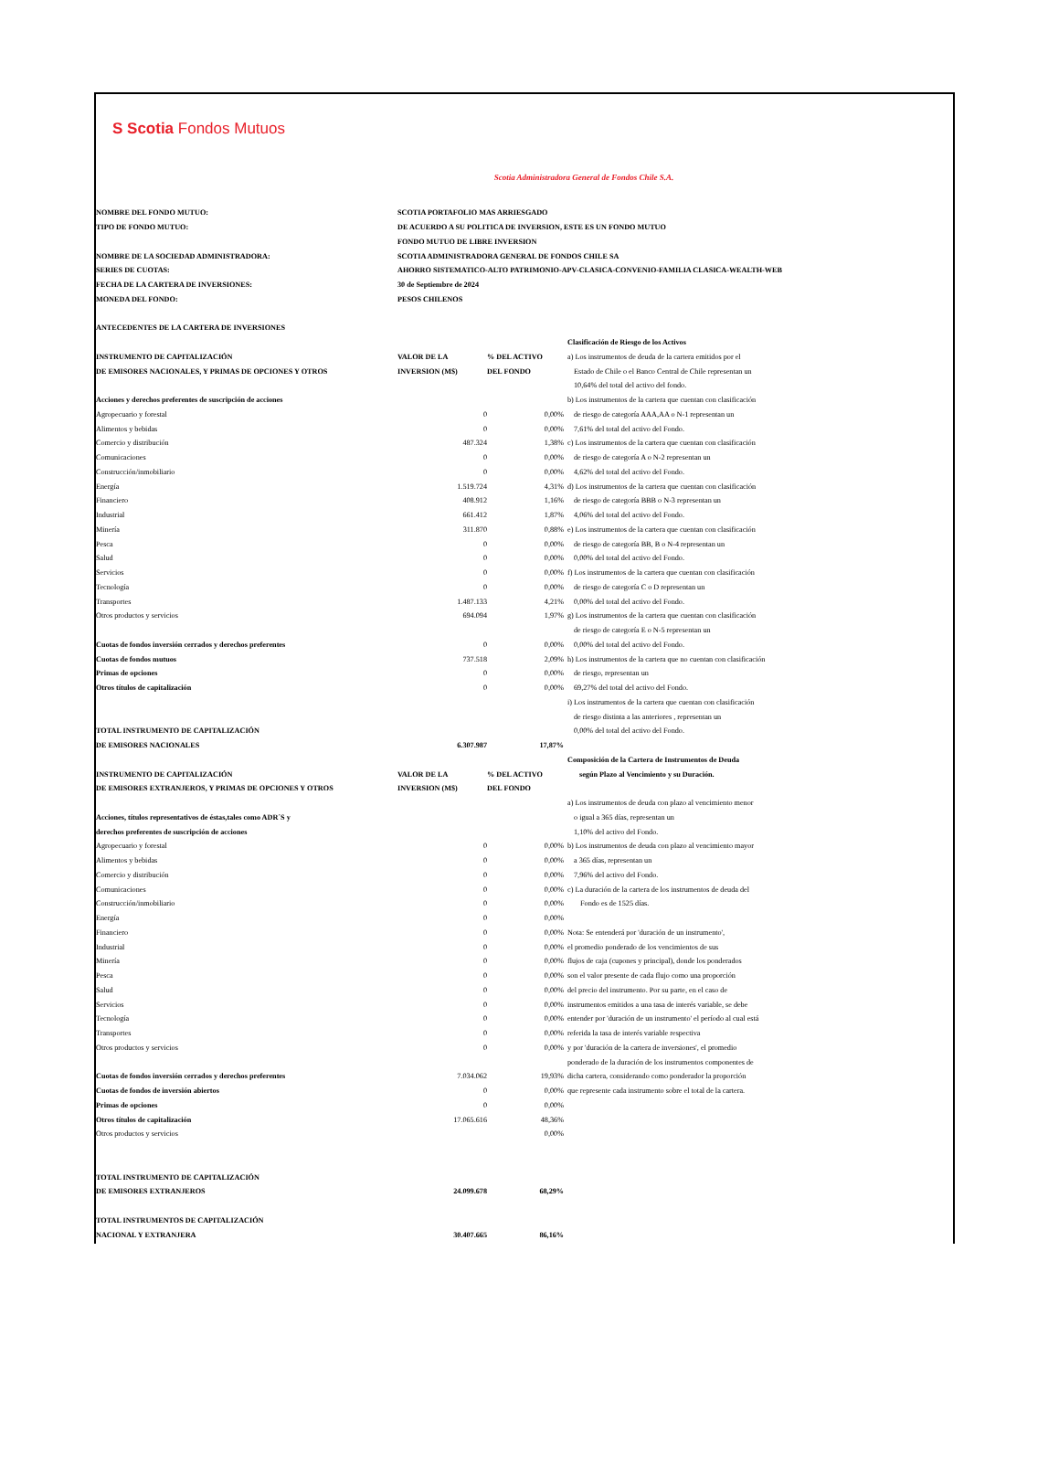S Scotia Fondos Mutuos
Scotia Administradora General de Fondos Chile S.A.
| NOMBRE DEL FONDO MUTUO: | SCOTIA PORTAFOLIO MAS ARRIESGADO | | |
| TIPO DE FONDO MUTUO: | DE ACUERDO A SU POLITICA DE INVERSION, ESTE ES UN FONDO MUTUO | | |
| | FONDO MUTUO DE LIBRE INVERSION | | |
| NOMBRE DE LA SOCIEDAD ADMINISTRADORA: | SCOTIA ADMINISTRADORA GENERAL DE FONDOS CHILE SA | | |
| SERIES DE CUOTAS: | AHORRO SISTEMATICO-ALTO PATRIMONIO-APV-CLASICA-CONVENIO-FAMILIA CLASICA-WEALTH-WEB | | |
| FECHA DE LA CARTERA DE INVERSIONES: | 30 de Septiembre de 2024 | | |
| MONEDA DEL FONDO: | PESOS CHILENOS | | |
| ANTECEDENTES DE LA CARTERA DE INVERSIONES | | | |
| | | | Clasificación de Riesgo de los Activos |
| INSTRUMENTO DE CAPITALIZACIÓN | VALOR DE LA | % DEL ACTIVO | a) Los instrumentos de deuda de la cartera emitidos por el |
| DE EMISORES NACIONALES, Y PRIMAS DE OPCIONES Y OTROS | INVERSION (M$) | DEL FONDO | Estado de Chile o el Banco Central de Chile representan un |
| | | | 10,64% del total del activo del fondo. |
| Acciones y derechos preferentes de suscripción de acciones | | | b) Los instrumentos de la cartera que cuentan con clasificación |
| Agropecuario y forestal | 0 | 0,00% | de riesgo de categoría AAA,AA o N-1 representan un |
| Alimentos y bebidas | 0 | 0,00% | 7,61% del total del activo del Fondo. |
| Comercio y distribución | 487.324 | 1,38% | c) Los instrumentos de la cartera que cuentan con clasificación |
| Comunicaciones | 0 | 0,00% | de riesgo de categoría A o N-2 representan un |
| Construcción/inmobiliario | 0 | 0,00% | 4,62% del total del activo del Fondo. |
| Energía | 1.519.724 | 4,31% | d) Los instrumentos de la cartera que cuentan con clasificación |
| Financiero | 408.912 | 1,16% | de riesgo de categoría BBB o N-3 representan un |
| Industrial | 661.412 | 1,87% | 4,06% del total del activo del Fondo. |
| Minería | 311.870 | 0,88% | e) Los instrumentos de la cartera que cuentan con clasificación |
| Pesca | 0 | 0,00% | de riesgo de categoría BB, B o N-4 representan un |
| Salud | 0 | 0,00% | 0,00% del total del activo del Fondo. |
| Servicios | 0 | 0,00% | f) Los instrumentos de la cartera que cuentan con clasificación |
| Tecnología | 0 | 0,00% | de riesgo de categoría C o D representan un |
| Transportes | 1.487.133 | 4,21% | 0,00% del total del activo del Fondo. |
| Otros productos y servicios | 694.094 | 1,97% | g) Los instrumentos de la cartera que cuentan con clasificación |
| | | | de riesgo de categoría E o N-5 representan un |
| Cuotas de fondos inversión cerrados y derechos preferentes | 0 | 0,00% | 0,00% del total del activo del Fondo. |
| Cuotas de fondos mutuos | 737.518 | 2,09% | h) Los instrumentos de la cartera que no cuentan con clasificación |
| Primas de opciones | 0 | 0,00% | de riesgo, representan un |
| Otros títulos de capitalización | 0 | 0,00% | 69,27% del total del activo del Fondo. |
| | | | i) Los instrumentos de la cartera que cuentan con clasificación |
| | | | de riesgo distinta a las anteriores , representan un |
| TOTAL INSTRUMENTO DE CAPITALIZACIÓN | | | 0,00% del total del activo del Fondo. |
| DE EMISORES NACIONALES | 6.307.987 | 17,87% | |
| | | | Composición de la Cartera de Instrumentos de Deuda |
| INSTRUMENTO DE CAPITALIZACIÓN | VALOR DE LA | % DEL ACTIVO | según Plazo al Vencimiento y su Duración. |
| DE EMISORES EXTRANJEROS, Y PRIMAS DE OPCIONES Y OTROS | INVERSION (M$) | DEL FONDO | |
| | | | a) Los instrumentos de deuda con plazo al vencimiento menor |
| Acciones, títulos representativos de éstas,tales como ADR´S y | | | o igual a 365 días, representan un |
| derechos preferentes de suscripción de acciones | | | 1,10% del activo del Fondo. |
| Agropecuario y forestal | 0 | 0,00% | b) Los instrumentos de deuda con plazo al vencimiento mayor |
| Alimentos y bebidas | 0 | 0,00% | a 365 días, representan un |
| Comercio y distribución | 0 | 0,00% | 7,96% del activo del Fondo. |
| Comunicaciones | 0 | 0,00% | c) La duración de la cartera de los instrumentos de deuda del |
| Construcción/inmobiliario | 0 | 0,00% | Fondo es de 1525 días. |
| Energía | 0 | 0,00% | |
| Financiero | 0 | 0,00% | Nota: Se entenderá por 'duración de un instrumento', |
| Industrial | 0 | 0,00% | el promedio ponderado de los vencimientos de sus |
| Minería | 0 | 0,00% | flujos de caja (cupones y principal), donde los ponderados |
| Pesca | 0 | 0,00% | son el valor presente de cada flujo como una proporción |
| Salud | 0 | 0,00% | del precio del instrumento. Por su parte, en el caso de |
| Servicios | 0 | 0,00% | instrumentos emitidos a una tasa de interés variable, se debe |
| Tecnología | 0 | 0,00% | entender por 'duración de un instrumento' el período al cual está |
| Transportes | 0 | 0,00% | referida la tasa de interés variable respectiva |
| Otros productos y servicios | 0 | 0,00% | y por 'duración de la cartera de inversiones', el promedio |
| | | | ponderado de la duración de los instrumentos componentes de |
| Cuotas de fondos inversión cerrados y derechos preferentes | 7.034.062 | 19,93% | dicha cartera, considerando como ponderador la proporción |
| Cuotas de fondos de inversión abiertos | 0 | 0,00% | que represente cada instrumento sobre el total de la cartera. |
| Primas de opciones | 0 | 0,00% | |
| Otros títulos de capitalización | 17.065.616 | 48,36% | |
| Otros productos y servicios | | 0,00% | |
| TOTAL INSTRUMENTO DE CAPITALIZACIÓN | | | |
| DE EMISORES EXTRANJEROS | 24.099.678 | 68,29% | |
| TOTAL INSTRUMENTOS DE CAPITALIZACIÓN | | | |
| NACIONAL Y EXTRANJERA | 30.407.665 | 86,16% | |